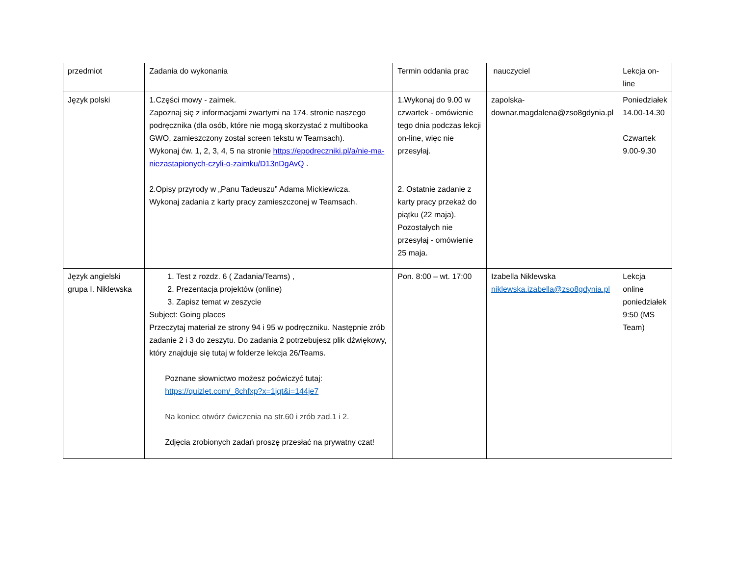| przedmiot | Zadania do wykonania | Termin oddania prac | nauczyciel | Lekcja on-line |
| Język polski | 1.Części mowy - zaimek. Zapoznaj się z informacjami zwartymi na 174. stronie naszego podręcznika (dla osób, które nie mogą skorzystać z multibooka GWO, zamieszczony został screen tekstu w Teamsach). Wykonaj ćw. 1, 2, 3, 4, 5 na stronie https://epodreczniki.pl/a/nie-ma-niezastapionych-czyli-o-zaimku/D13nDgAvQ . 2.Opisy przyrody w „Panu Tadeuszu” Adama Mickiewicza. Wykonaj zadania z karty pracy zamieszczonej w Teamsach. | 1.Wykonaj do 9.00 w czwartek - omówienie tego dnia podczas lekcji on-line, więc nie przesyłaj. 2. Ostatnie zadanie z karty pracy przekaż do piątku (22 maja). Pozostałych nie przesyłaj - omówienie 25 maja. | zapolska-downar.magdalena@zso8gdynia.pl | Poniedziałek 14.00-14.30 Czwartek 9.00-9.30 |
| Język angielski grupa I. Niklewska | 1. Test z rozdz. 6 ( Zadania/Teams) , 2. Prezentacja projektów (online) 3. Zapisz temat w zeszycie Subject: Going places Przeczytaj materiał ze strony 94 i 95 w podręczniku. Następnie zrób zadanie 2 i 3 do zeszytu. Do zadania 2 potrzebujesz plik dźwiękowy, który znajduje się tutaj w folderze lekcja 26/Teams. Poznane słownictwo możesz poćwiczyć tutaj: https://quizlet.com/_8chfxp?x=1jqt&i=144je7 Na koniec otwórz ćwiczenia na str.60 i zrób zad.1 i 2. Zdjęcia zrobionych zadań proszę przesłać na prywatny czat! | Pon. 8:00 – wt. 17:00 | Izabella Niklewska niklewska.izabella@zso8gdynia.pl | Lekcja online poniedziałek 9:50 (MS Team) |